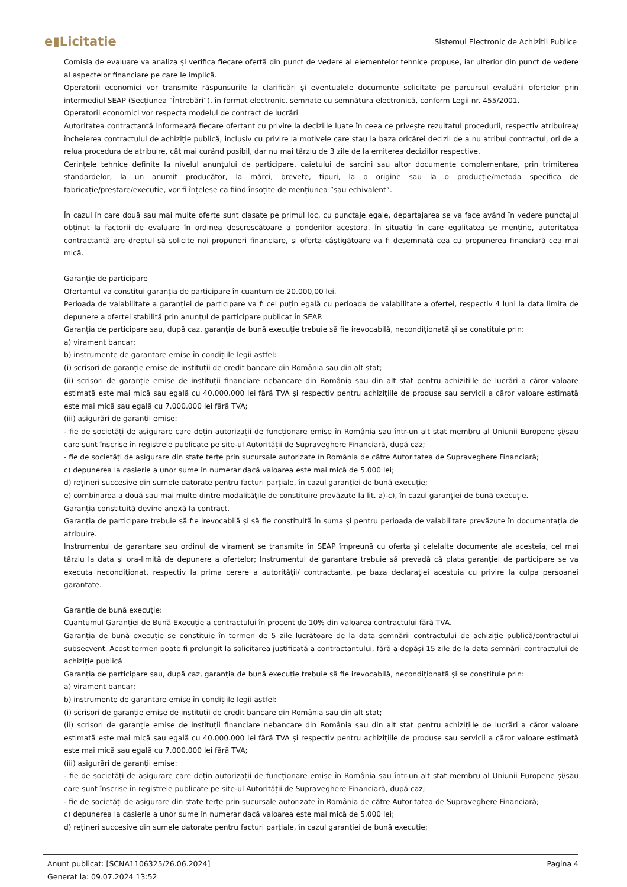e▮Licitatie
Sistemul Electronic de Achizitii Publice
Comisia de evaluare va analiza și verifica fiecare ofertă din punct de vedere al elementelor tehnice propuse, iar ulterior din punct de vedere al aspectelor financiare pe care le implică.
Operatorii economici vor transmite răspunsurile la clarificări și eventualele documente solicitate pe parcursul evaluării ofertelor prin intermediul SEAP (Secțiunea ”Întrebări”), în format electronic, semnate cu semnătura electronică, conform Legii nr. 455/2001.
Operatorii economici vor respecta modelul de contract de lucrări
Autoritatea contractantă informează fiecare ofertant cu privire la deciziile luate în ceea ce privește rezultatul procedurii, respectiv atribuirea/încheierea contractului de achiziție publică, inclusiv cu privire la motivele care stau la baza oricărei decizii de a nu atribui contractul, ori de a relua procedura de atribuire, cât mai curând posibil, dar nu mai târziu de 3 zile de la emiterea deciziilor respective.
Cerințele tehnice definite la nivelul anunțului de participare, caietului de sarcini sau altor documente complementare, prin trimiterea standardelor, la un anumit producător, la mărci, brevete, tipuri, la o origine sau la o producție/metoda specifica de fabricație/prestare/execuție, vor fi înțelese ca fiind însoțite de mențiunea ”sau echivalent”.
În cazul în care două sau mai multe oferte sunt clasate pe primul loc, cu punctaje egale, departajarea se va face având în vedere punctajul obținut la factorii de evaluare în ordinea descrescătoare a ponderilor acestora. În situația în care egalitatea se menține, autoritatea contractantă are dreptul să solicite noi propuneri financiare, și oferta câștigătoare va fi desemnată cea cu propunerea financiară cea mai mică.
Garanție de participare
Ofertantul va constitui garanția de participare în cuantum de 20.000,00 lei.
Perioada de valabilitate a garanției de participare va fi cel puțin egală cu perioada de valabilitate a ofertei, respectiv 4 luni la data limita de depunere a ofertei stabilită prin anunțul de participare publicat în SEAP.
Garanția de participare sau, după caz, garanția de bună execuție trebuie să fie irevocabilă, necondiționată și se constituie prin:
a) virament bancar;
b) instrumente de garantare emise în condițiile legii astfel:
(i) scrisori de garanție emise de instituții de credit bancare din România sau din alt stat;
(ii) scrisori de garanție emise de instituții financiare nebancare din România sau din alt stat pentru achizițiile de lucrări a căror valoare estimată este mai mică sau egală cu 40.000.000 lei fără TVA și respectiv pentru achizițiile de produse sau servicii a căror valoare estimată este mai mică sau egală cu 7.000.000 lei fără TVA;
(iii) asigurări de garanții emise:
- fie de societăți de asigurare care dețin autorizații de funcționare emise în România sau într-un alt stat membru al Uniunii Europene și/sau care sunt înscrise în registrele publicate pe site-ul Autorității de Supraveghere Financiară, după caz;
- fie de societăți de asigurare din state terțe prin sucursale autorizate în România de către Autoritatea de Supraveghere Financiară;
c) depunerea la casierie a unor sume în numerar dacă valoarea este mai mică de 5.000 lei;
d) rețineri succesive din sumele datorate pentru facturi parțiale, în cazul garanției de bună execuție;
e) combinarea a două sau mai multe dintre modalitățile de constituire prevăzute la lit. a)-c), în cazul garanției de bună execuție.
Garanția constituită devine anexă la contract.
Garanția de participare trebuie să fie irevocabilă și să fie constituită în suma și pentru perioada de valabilitate prevăzute în documentația de atribuire.
Instrumentul de garantare sau ordinul de virament se transmite în SEAP împreună cu oferta și celelalte documente ale acesteia, cel mai târziu la data și ora-limită de depunere a ofertelor; Instrumentul de garantare trebuie să prevadă că plata garanției de participare se va executa necondiționat, respectiv la prima cerere a autorității/ contractante, pe baza declarației acestuia cu privire la culpa persoanei garantate.
Garanție de bună execuție:
Cuantumul Garanției de Bună Execuție a contractului în procent de 10% din valoarea contractului fără TVA.
Garanția de bună execuție se constituie în termen de 5 zile lucrătoare de la data semnării contractului de achiziție publică/contractului subsecvent. Acest termen poate fi prelungit la solicitarea justificată a contractantului, fără a depăși 15 zile de la data semnării contractului de achiziție publică
Garanția de participare sau, după caz, garanția de bună execuție trebuie să fie irevocabilă, necondiționată și se constituie prin:
a) virament bancar;
b) instrumente de garantare emise în condițiile legii astfel:
(i) scrisori de garanție emise de instituții de credit bancare din România sau din alt stat;
(ii) scrisori de garanție emise de instituții financiare nebancare din România sau din alt stat pentru achizițiile de lucrări a căror valoare estimată este mai mică sau egală cu 40.000.000 lei fără TVA și respectiv pentru achizițiile de produse sau servicii a căror valoare estimată este mai mică sau egală cu 7.000.000 lei fără TVA;
(iii) asigurări de garanții emise:
- fie de societăți de asigurare care dețin autorizații de funcționare emise în România sau într-un alt stat membru al Uniunii Europene și/sau care sunt înscrise în registrele publicate pe site-ul Autorității de Supraveghere Financiară, după caz;
- fie de societăți de asigurare din state terțe prin sucursale autorizate în România de către Autoritatea de Supraveghere Financiară;
c) depunerea la casierie a unor sume în numerar dacă valoarea este mai mică de 5.000 lei;
d) rețineri succesive din sumele datorate pentru facturi parțiale, în cazul garanției de bună execuție;
Pagina 4 Anunt publicat: [SCNA1106325/26.06.2024]
Generat la: 09.07.2024 13:52